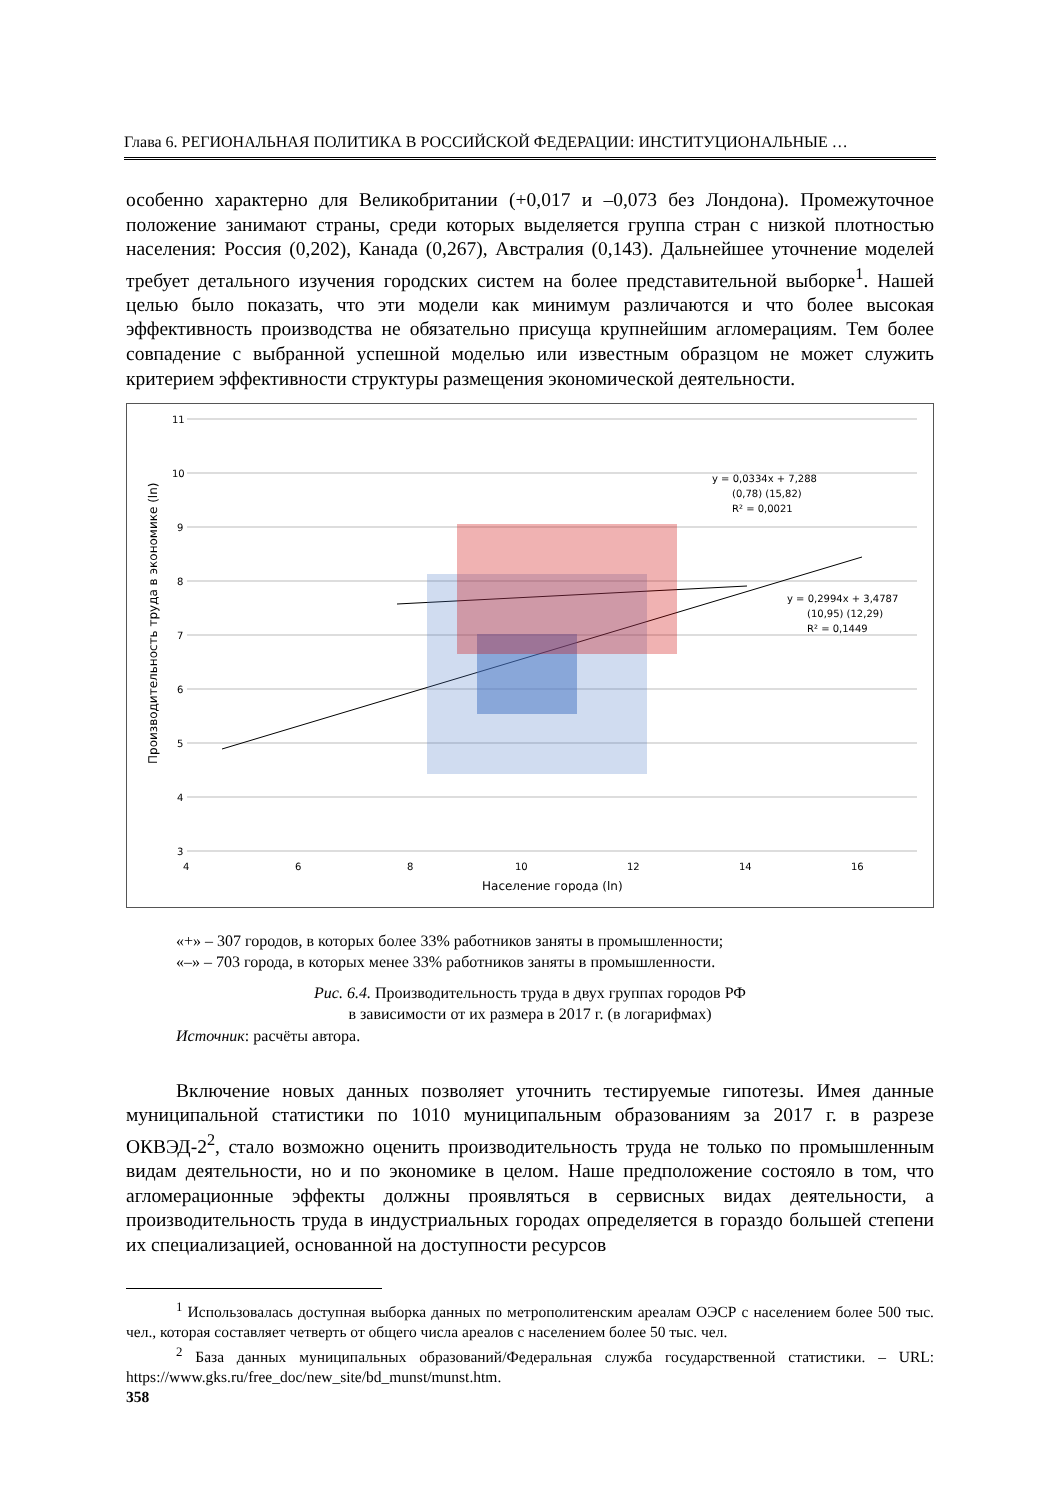Глава 6. РЕГИОНАЛЬНАЯ ПОЛИТИКА В РОССИЙСКОЙ ФЕДЕРАЦИИ: ИНСТИТУЦИОНАЛЬНЫЕ …
особенно характерно для Великобритании (+0,017 и –0,073 без Лондона). Промежуточное положение занимают страны, среди которых выделяется группа стран с низкой плотностью населения: Россия (0,202), Канада (0,267), Австралия (0,143). Дальнейшее уточнение моделей требует детального изучения городских систем на более представительной выборке<sup>1</sup>. Нашей целью было показать, что эти модели как минимум различаются и что более высокая эффективность производства не обязательно присуща крупнейшим агломерациям. Тем более совпадение с выбранной успешной моделью или известным образцом не может служить критерием эффективности структуры размещения экономической деятельности.
11
10
9
8
7
6
5
4
3
4
6
8
10
12
14
16
Население города (ln)
Производительность труда в экономике (ln)
y = 0,0334x + 7,288
(0,78) (15,82)
R² = 0,0021
y = 0,2994x + 3,4787
(10,95) (12,29)
R² = 0,1449
«+» – 307 городов, в которых более 33% работников заняты в промышленности;
«–» – 703 города, в которых менее 33% работников заняты в промышленности.
Рис. 6.4. Производительность труда в двух группах городов РФ
в зависимости от их размера в 2017 г. (в логарифмах)
Источник: расчёты автора.
Включение новых данных позволяет уточнить тестируемые гипотезы. Имея данные муниципальной статистики по 1010 муниципальным образованиям за 2017 г. в разрезе ОКВЭД-2<sup>2</sup>, стало возможно оценить производительность труда не только по промышленным видам деятельности, но и по экономике в целом. Наше предположение состояло в том, что агломерационные эффекты должны проявляться в сервисных видах деятельности, а производительность труда в индустриальных городах определяется в гораздо большей степени их специализацией, основанной на доступности ресурсов
<sup>1</sup> Использовалась доступная выборка данных по метрополитенским ареалам ОЭСР с населением более 500 тыс. чел., которая составляет четверть от общего числа ареалов с населением более 50 тыс. чел.
<sup>2</sup> База данных муниципальных образований/Федеральная служба государственной статистики. – URL: https://www.gks.ru/free_doc/new_site/bd_munst/munst.htm.
358